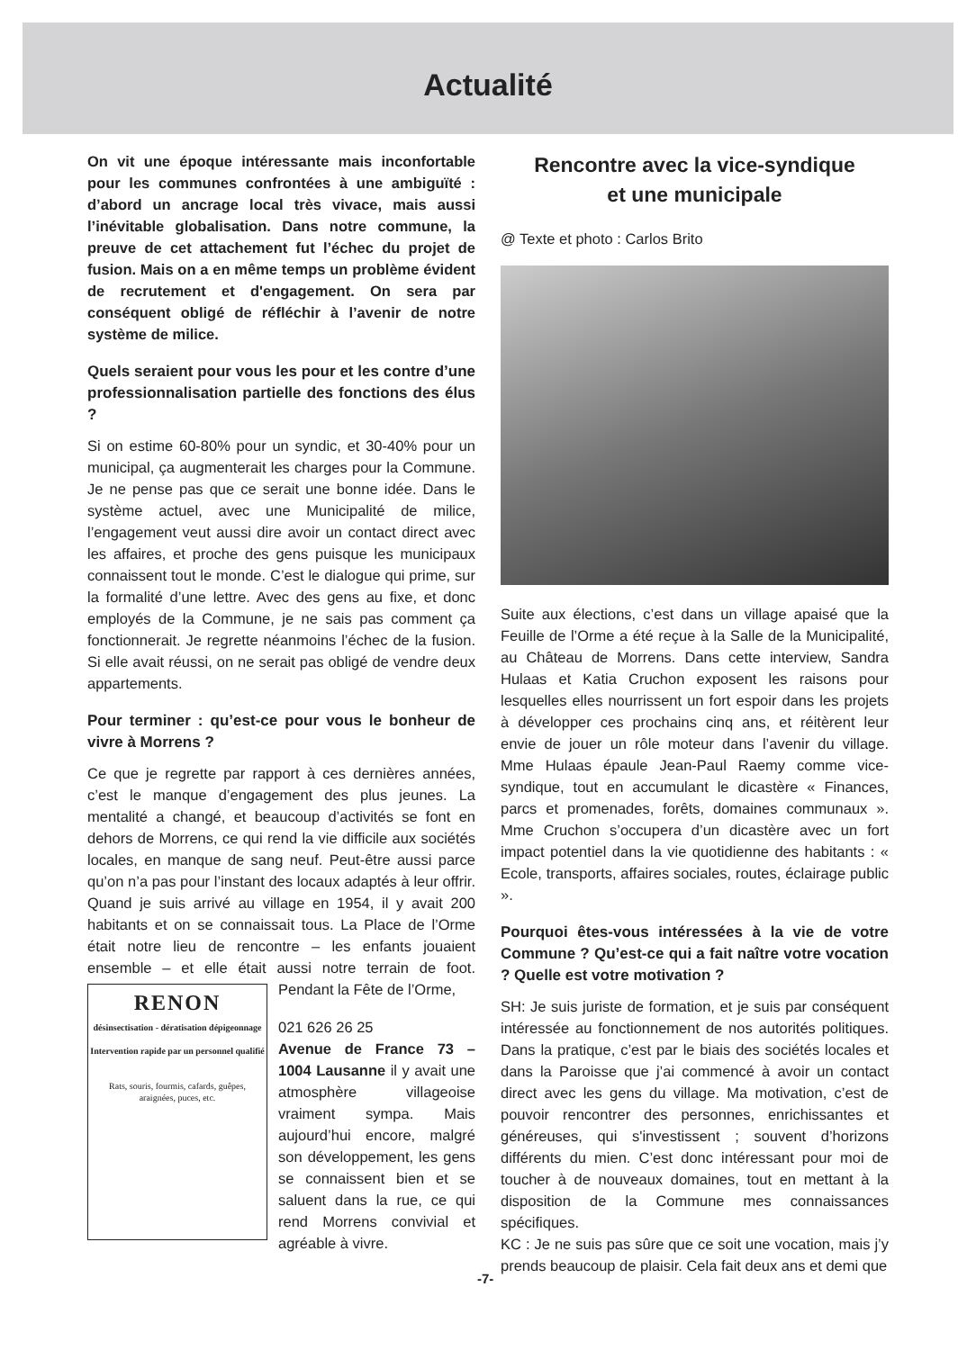Actualité
On vit une époque intéressante mais inconfortable pour les communes confrontées à une ambiguïté : d’abord un ancrage local très vivace, mais aussi l’inévitable globalisation. Dans notre commune, la preuve de cet attachement fut l’échec du projet de fusion. Mais on a en même temps un problème évident de recrutement et d'engagement. On sera par conséquent obligé de réfléchir à l’avenir de notre système de milice.
Quels seraient pour vous les pour et les contre d’une professionnalisation partielle des fonctions des élus ?
Si on estime 60-80% pour un syndic, et 30-40% pour un municipal, ça augmenterait les charges pour la Commune. Je ne pense pas que ce serait une bonne idée. Dans le système actuel, avec une Municipalité de milice, l’engagement veut aussi dire avoir un contact direct avec les affaires, et proche des gens puisque les municipaux connaissent tout le monde. C’est le dialogue qui prime, sur la formalité d’une lettre. Avec des gens au fixe, et donc employés de la Commune, je ne sais pas comment ça fonctionnerait. Je regrette néanmoins l’échec de la fusion. Si elle avait réussi, on ne serait pas obligé de vendre deux appartements.
Pour terminer : qu’est-ce pour vous le bonheur de vivre à Morrens ?
Ce que je regrette par rapport à ces dernières années, c’est le manque d’engagement des plus jeunes. La mentalité a changé, et beaucoup d’activités se font en dehors de Morrens, ce qui rend la vie difficile aux sociétés locales, en manque de sang neuf. Peut-être aussi parce qu’on n’a pas pour l’instant des locaux adaptés à leur offrir. Quand je suis arrivé au village en 1954, il y avait 200 habitants et on se connaissait tous. La Place de l’Orme était notre lieu de rencontre – les enfants jouaient ensemble – et elle était aussi notre terrain de foot. Pendant la Fête de l’Orme, RENON
désinsectisation - dératisation dépigeonnage
Intervention rapide par un personnel qualifié
Rats, souris, fourmis, cafards, guêpes, araignées, puces, etc.
021 626 26 25
Avenue de France 73 – 1004 Lausanne il y avait une atmosphère villageoise vraiment sympa. Mais aujourd’hui encore, malgré son développement, les gens se connaissent bien et se saluent dans la rue, ce qui rend Morrens convivial et agréable à vivre.
Rencontre avec la vice-syndique
et une municipale
@ Texte et photo : Carlos Brito
Suite aux élections, c’est dans un village apaisé que la Feuille de l’Orme a été reçue à la Salle de la Municipalité, au Château de Morrens. Dans cette interview, Sandra Hulaas et Katia Cruchon exposent les raisons pour lesquelles elles nourrissent un fort espoir dans les projets à développer ces prochains cinq ans, et réitèrent leur envie de jouer un rôle moteur dans l’avenir du village. Mme Hulaas épaule Jean-Paul Raemy comme vice-syndique, tout en accumulant le dicastère « Finances, parcs et promenades, forêts, domaines communaux ». Mme Cruchon s’occupera d’un dicastère avec un fort impact potentiel dans la vie quotidienne des habitants : « Ecole, transports, affaires sociales, routes, éclairage public ».
Pourquoi êtes-vous intéressées à la vie de votre Commune ? Qu’est-ce qui a fait naître votre vocation ? Quelle est votre motivation ?
SH: Je suis juriste de formation, et je suis par conséquent intéressée au fonctionnement de nos autorités politiques. Dans la pratique, c’est par le biais des sociétés locales et dans la Paroisse que j’ai commencé à avoir un contact direct avec les gens du village. Ma motivation, c’est de pouvoir rencontrer des personnes, enrichissantes et généreuses, qui s'investissent ; souvent d’horizons différents du mien. C’est donc intéressant pour moi de toucher à de nouveaux domaines, tout en mettant à la disposition de la Commune mes connaissances spécifiques.
KC : Je ne suis pas sûre que ce soit une vocation, mais j’y prends beaucoup de plaisir. Cela fait deux ans et demi que
-7-